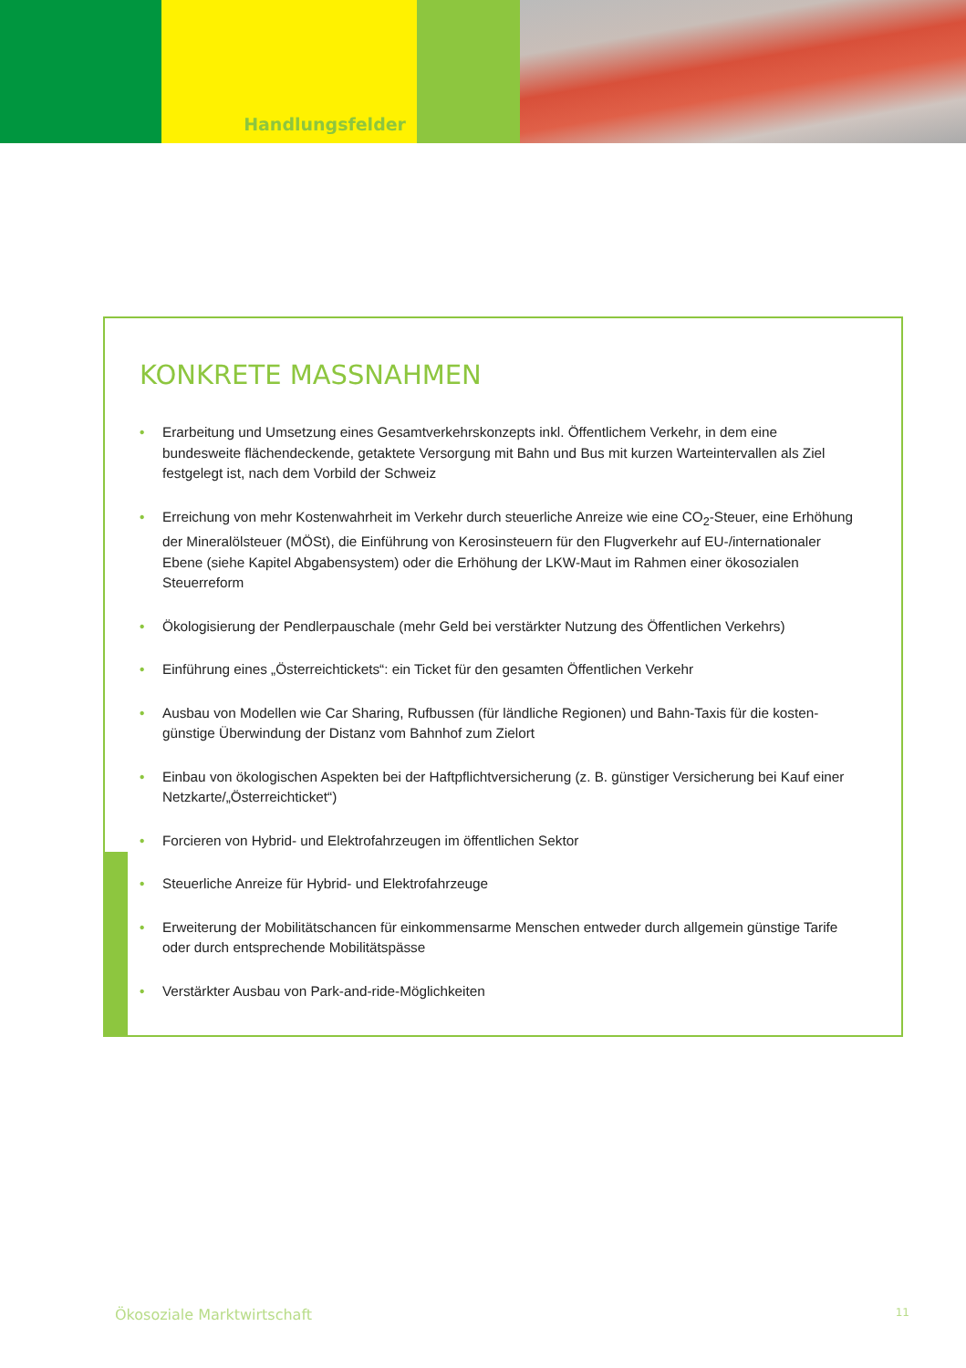Handlungsfelder
KONKRETE MASSNAHMEN
• Erarbeitung und Umsetzung eines Gesamtverkehrskonzepts inkl. Öffentlichem Verkehr, in dem eine bundesweite flächendeckende, getaktete Versorgung mit Bahn und Bus mit kurzen Warteintervallen als Ziel festgelegt ist, nach dem Vorbild der Schweiz
• Erreichung von mehr Kostenwahrheit im Verkehr durch steuerliche Anreize wie eine CO<sub>2</sub>-Steuer, eine Erhöhung der Mineralölsteuer (MÖSt), die Einführung von Kerosinsteuern für den Flugverkehr auf EU-/inter­nationaler Ebene (siehe Kapitel Abgabensystem) oder die Erhöhung der LKW-Maut im Rahmen einer ökosozialen Steuerreform
• Ökologisierung der Pendlerpauschale (mehr Geld bei verstärkter Nutzung des Öffentlichen Verkehrs)
• Einführung eines „Österreichtickets“: ein Ticket für den gesamten Öffentlichen Verkehr
• Ausbau von Modellen wie Car Sharing, Rufbussen (für ländliche Regionen) und Bahn-Taxis für die kosten­günstige Überwindung der Distanz vom Bahnhof zum Zielort
• Einbau von ökologischen Aspekten bei der Haftpflichtversicherung (z. B. günstiger Versicherung bei Kauf einer Netzkarte/„Österreichticket“)
• Forcieren von Hybrid- und Elektrofahrzeugen im öffentlichen Sektor
• Steuerliche Anreize für Hybrid- und Elektrofahrzeuge
• Erweiterung der Mobilitätschancen für einkommensarme Menschen entweder durch allgemein günstige Tarife oder durch entsprechende Mobilitätspässe
• Verstärkter Ausbau von Park-and-ride-Möglichkeiten
Ökosoziale Marktwirtschaft 11